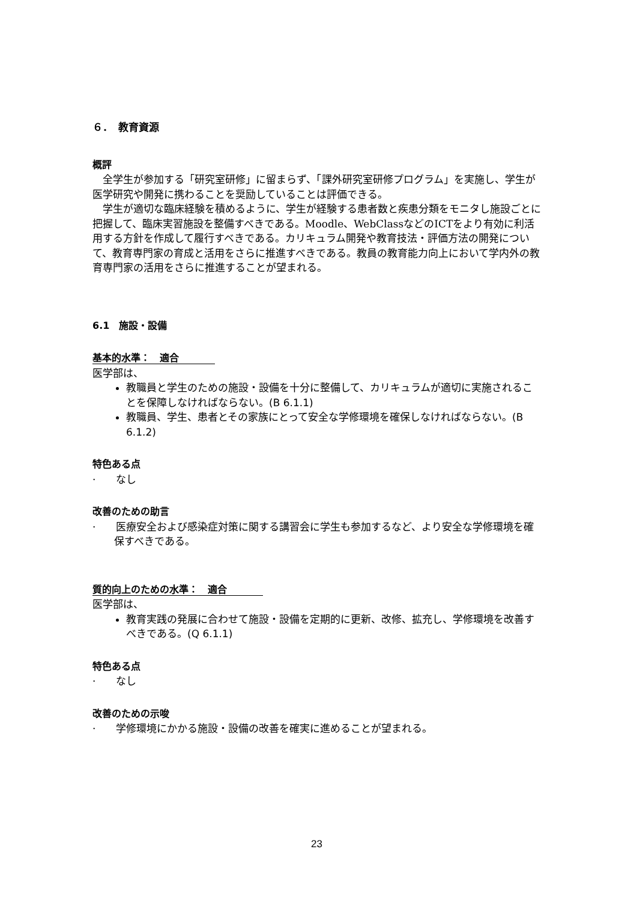６．　教育資源
概評
全学生が参加する「研究室研修」に留まらず、「課外研究室研修プログラム」を実施し、学生が医学研究や開発に携わることを奨励していることは評価できる。
学生が適切な臨床経験を積めるように、学生が経験する患者数と疾患分類をモニタし施設ごとに把握して、臨床実習施設を整備すべきである。Moodle、WebClassなどのICTをより有効に利活用する方針を作成して履行すべきである。カリキュラム開発や教育技法・評価方法の開発について、教育専門家の育成と活用をさらに推進すべきである。教員の教育能力向上において学内外の教育専門家の活用をさらに推進することが望まれる。
6.1　施設・設備
基本的水準：　適合
医学部は、
教職員と学生のための施設・設備を十分に整備して、カリキュラムが適切に実施されることを保障しなければならない。(B 6.1.1)
教職員、学生、患者とその家族にとって安全な学修環境を確保しなければならない。(B 6.1.2)
特色ある点
·　　なし
改善のための助言
·　　医療安全および感染症対策に関する講習会に学生も参加するなど、より安全な学修環境を確保すべきである。
質的向上のための水準：　適合
医学部は、
教育実践の発展に合わせて施設・設備を定期的に更新、改修、拡充し、学修環境を改善すべきである。(Q 6.1.1)
特色ある点
·　　なし
改善のための示唆
·　　学修環境にかかる施設・設備の改善を確実に進めることが望まれる。
23